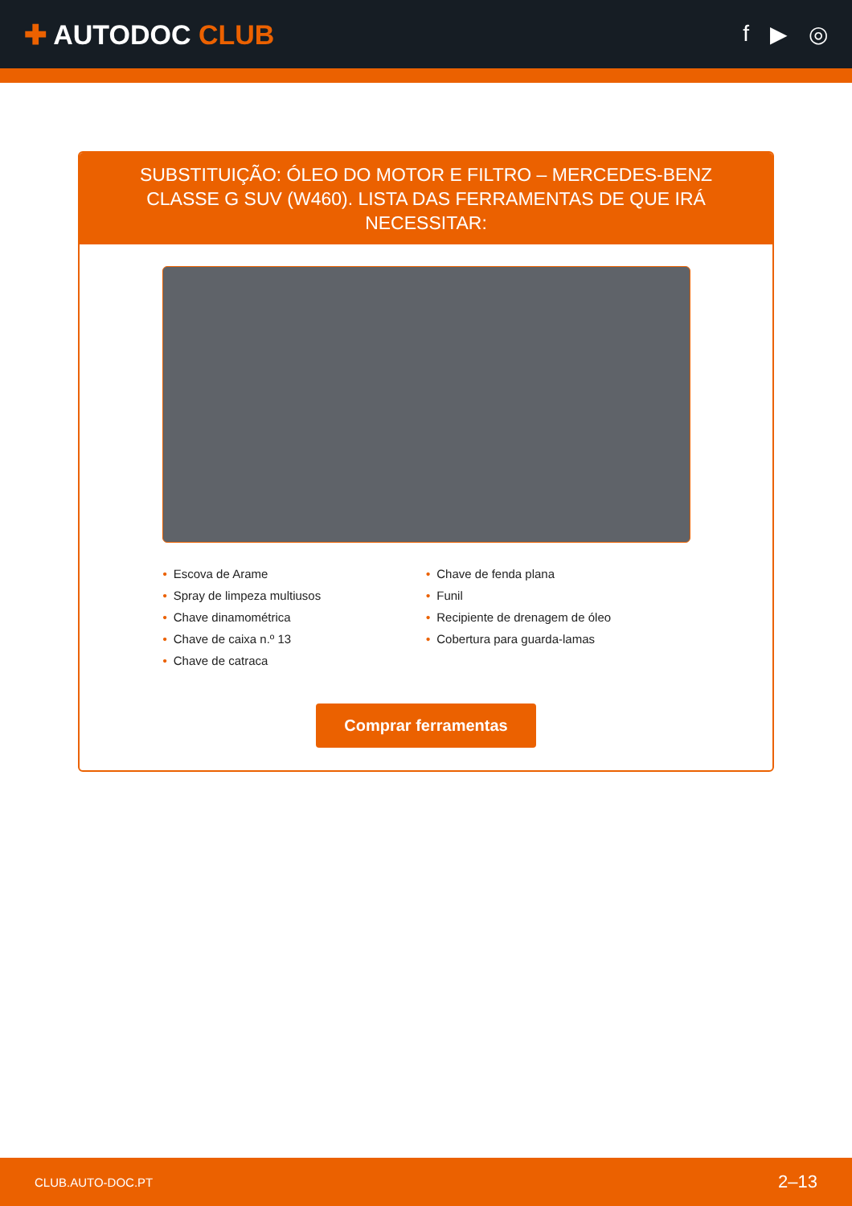✚ AUTODOC CLUB
f ▶ ◎
SUBSTITUIÇÃO: ÓLEO DO MOTOR E FILTRO – MERCEDES-BENZ CLASSE G SUV (W460). LISTA DAS FERRAMENTAS DE QUE IRÁ NECESSITAR:
• Escova de Arame
• Spray de limpeza multiusos
• Chave dinamométrica
• Chave de caixa n.º 13
• Chave de catraca
• Chave de fenda plana
• Funil
• Recipiente de drenagem de óleo
• Cobertura para guarda-lamas
Comprar ferramentas
CLUB.AUTO-DOC.PT 2–13